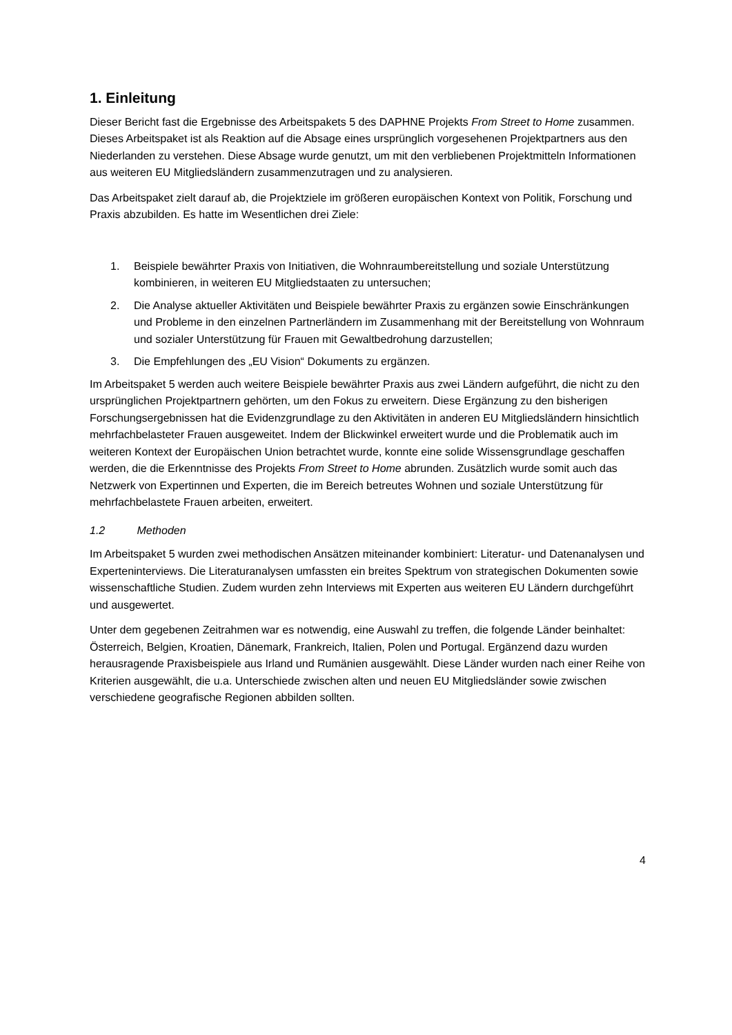1. Einleitung
Dieser Bericht fast die Ergebnisse des Arbeitspakets 5 des DAPHNE Projekts From Street to Home zusammen. Dieses Arbeitspaket ist als Reaktion auf die Absage eines ursprünglich vorgesehenen Projektpartners aus den Niederlanden zu verstehen. Diese Absage wurde genutzt, um mit den verbliebenen Projektmitteln Informationen aus weiteren EU Mitgliedsländern zusammenzutragen und zu analysieren.
Das Arbeitspaket zielt darauf ab, die Projektziele im größeren europäischen Kontext von Politik, Forschung und Praxis abzubilden. Es hatte im Wesentlichen drei Ziele:
1. Beispiele bewährter Praxis von Initiativen, die Wohnraumbereitstellung und soziale Unterstützung kombinieren, in weiteren EU Mitgliedstaaten zu untersuchen;
2. Die Analyse aktueller Aktivitäten und Beispiele bewährter Praxis zu ergänzen sowie Einschränkungen und Probleme in den einzelnen Partnerländern im Zusammenhang mit der Bereitstellung von Wohnraum und sozialer Unterstützung für Frauen mit Gewaltbedrohung darzustellen;
3. Die Empfehlungen des „EU Vision“ Dokuments zu ergänzen.
Im Arbeitspaket 5 werden auch weitere Beispiele bewährter Praxis aus zwei Ländern aufgeführt, die nicht zu den ursprünglichen Projektpartnern gehörten, um den Fokus zu erweitern. Diese Ergänzung zu den bisherigen Forschungsergebnissen hat die Evidenzgrundlage zu den Aktivitäten in anderen EU Mitgliedsländern hinsichtlich mehrfachbelasteter Frauen ausgeweitet. Indem der Blickwinkel erweitert wurde und die Problematik auch im weiteren Kontext der Europäischen Union betrachtet wurde, konnte eine solide Wissensgrundlage geschaffen werden, die die Erkenntnisse des Projekts From Street to Home abrunden. Zusätzlich wurde somit auch das Netzwerk von Expertinnen und Experten, die im Bereich betreutes Wohnen und soziale Unterstützung für mehrfachbelastete Frauen arbeiten, erweitert.
1.2 Methoden
Im Arbeitspaket 5 wurden zwei methodischen Ansätzen miteinander kombiniert: Literatur- und Datenanalysen und Experteninterviews. Die Literaturanalysen umfassten ein breites Spektrum von strategischen Dokumenten sowie wissenschaftliche Studien. Zudem wurden zehn Interviews mit Experten aus weiteren EU Ländern durchgeführt und ausgewertet.
Unter dem gegebenen Zeitrahmen war es notwendig, eine Auswahl zu treffen, die folgende Länder beinhaltet: Österreich, Belgien, Kroatien, Dänemark, Frankreich, Italien, Polen und Portugal. Ergänzend dazu wurden herausragende Praxisbeispiele aus Irland und Rumänien ausgewählt. Diese Länder wurden nach einer Reihe von Kriterien ausgewählt, die u.a. Unterschiede zwischen alten und neuen EU Mitgliedsländer sowie zwischen verschiedene geografische Regionen abbilden sollten.
4